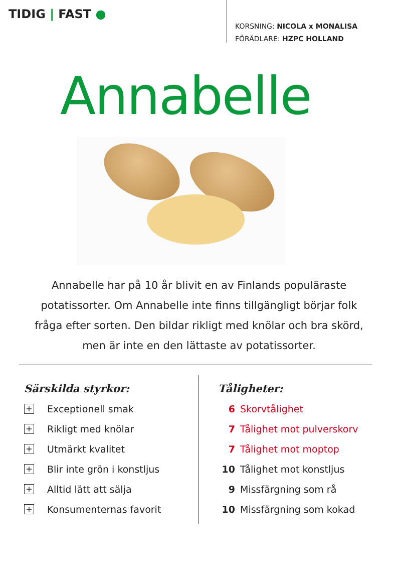TIDIG | FAST ●
KORSNING: NICOLA x MONALISA
FÖRÄDLARE: HZPC HOLLAND
Annabelle
Annabelle har på 10 år blivit en av Finlands populäraste potatissorter. Om Annabelle inte finns tillgängligt börjar folk fråga efter sorten. Den bildar rikligt med knölar och bra skörd, men är inte en den lättaste av potatissorter.
Särskilda styrkor:
+ Exceptionell smak
+ Rikligt med knölar
+ Utmärkt kvalitet
+ Blir inte grön i konstljus
+ Alltid lätt att sälja
+ Konsumenternas favorit
Tåligheter:
6 Skorvtålighet
7 Tålighet mot pulverskorv
7 Tålighet mot moptop
10 Tålighet mot konstljus
9 Missfärgning som rå
10 Missfärgning som kokad